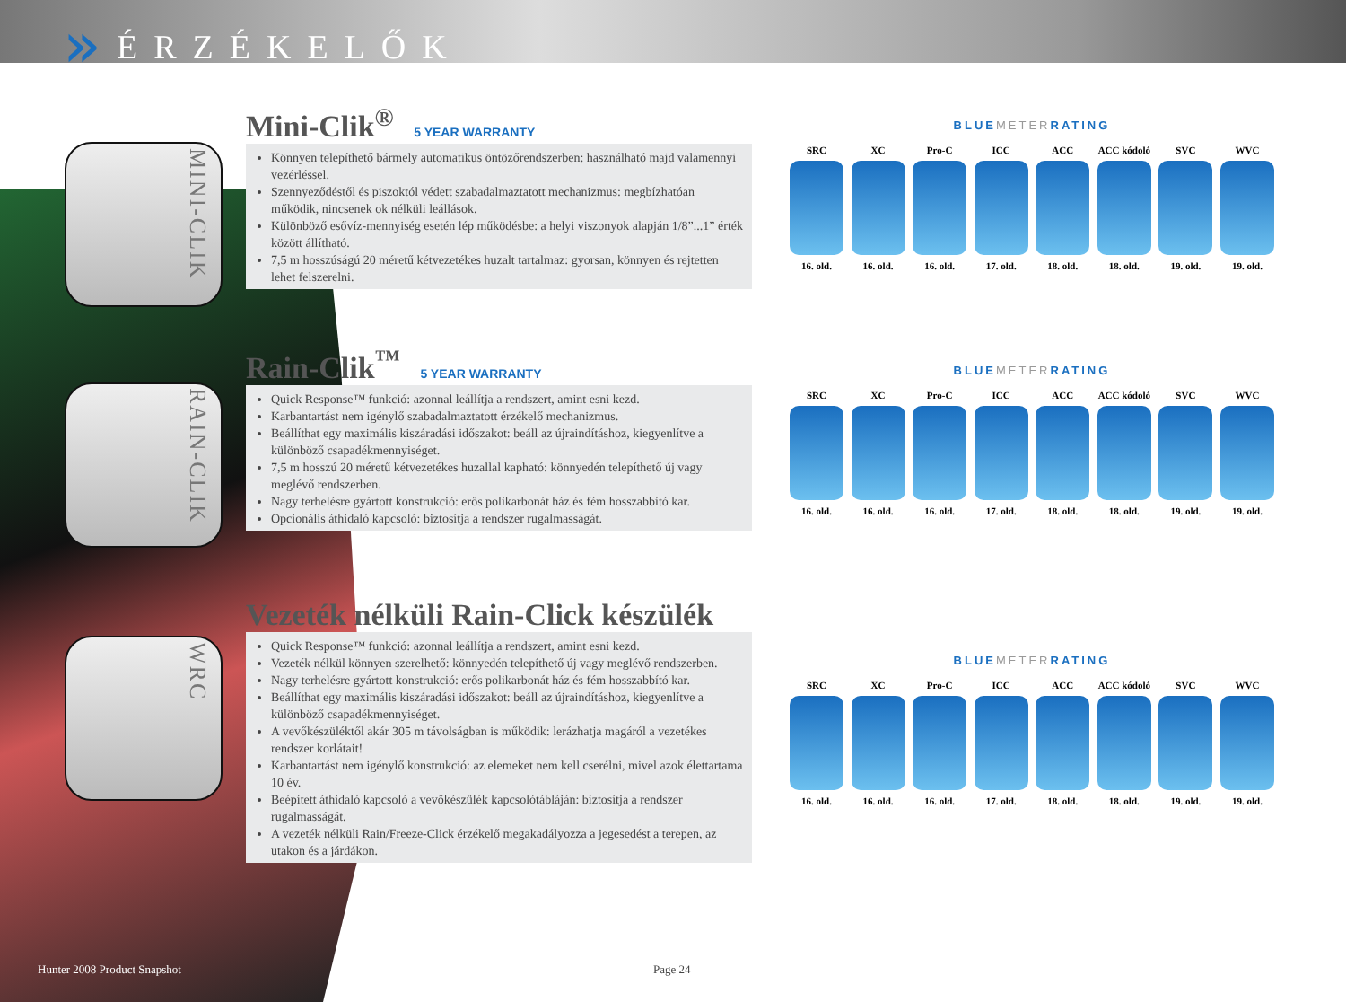»
ÉRZÉKELŐK
MINI-CLIK
RAIN-CLIK
WRC
Mini-Clik<sup>®</sup> 5 YEAR WARRANTY
Könnyen telepíthető bármely automatikus öntözőrendszerben: használható majd valamennyi vezérléssel.
Szennyeződéstől és piszoktól védett szabadalmaztatott mechanizmus: megbízhatóan működik, nincsenek ok nélküli leállások.
Különböző esővíz-mennyiség esetén lép működésbe: a helyi viszonyok alapján 1/8”...1” érték között állítható.
7,5 m hosszúságú 20 méretű kétvezetékes huzalt tartalmaz: gyorsan, könnyen és rejtetten lehet felszerelni.
Rain-Clik<sup>™</sup> 5 YEAR WARRANTY
Quick Response™ funkció: azonnal leállítja a rendszert, amint esni kezd.
Karbantartást nem igénylő szabadalmaztatott érzékelő mechanizmus.
Beállíthat egy maximális kiszáradási időszakot: beáll az újraindításhoz, kiegyenlítve a különböző csapadékmennyiséget.
7,5 m hosszú 20 méretű kétvezetékes huzallal kapható: könnyedén telepíthető új vagy meglévő rendszerben.
Nagy terhelésre gyártott konstrukció: erős polikarbonát ház és fém hosszabbító kar.
Opcionális áthidaló kapcsoló: biztosítja a rendszer rugalmasságát.
Vezeték nélküli Rain-Click készülék
Quick Response™ funkció: azonnal leállítja a rendszert, amint esni kezd.
Vezeték nélkül könnyen szerelhető: könnyedén telepíthető új vagy meglévő rendszerben.
Nagy terhelésre gyártott konstrukció: erős polikarbonát ház és fém hosszabbító kar.
Beállíthat egy maximális kiszáradási időszakot: beáll az újraindításhoz, kiegyenlítve a különböző csapadékmennyiséget.
A vevőkészüléktől akár 305 m távolságban is működik: lerázhatja magáról a vezetékes rendszer korlátait!
Karbantartást nem igénylő konstrukció: az elemeket nem kell cserélni, mivel azok élettartama 10 év.
Beépített áthidaló kapcsoló a vevőkészülék kapcsolótábláján: biztosítja a rendszer rugalmasságát.
A vezeték nélküli Rain/Freeze-Click érzékelő megakadályozza a jegesedést a terepen, az utakon és a járdákon.
BLUEMETERRATING
SRC
16. old.
XC
16. old.
Pro-C
16. old.
ICC
17. old.
ACC
18. old.
ACC kódoló
18. old.
SVC
19. old.
WVC
19. old.
BLUEMETERRATING
SRC
16. old.
XC
16. old.
Pro-C
16. old.
ICC
17. old.
ACC
18. old.
ACC kódoló
18. old.
SVC
19. old.
WVC
19. old.
BLUEMETERRATING
SRC
16. old.
XC
16. old.
Pro-C
16. old.
ICC
17. old.
ACC
18. old.
ACC kódoló
18. old.
SVC
19. old.
WVC
19. old.
Hunter 2008 Product Snapshot Page 24